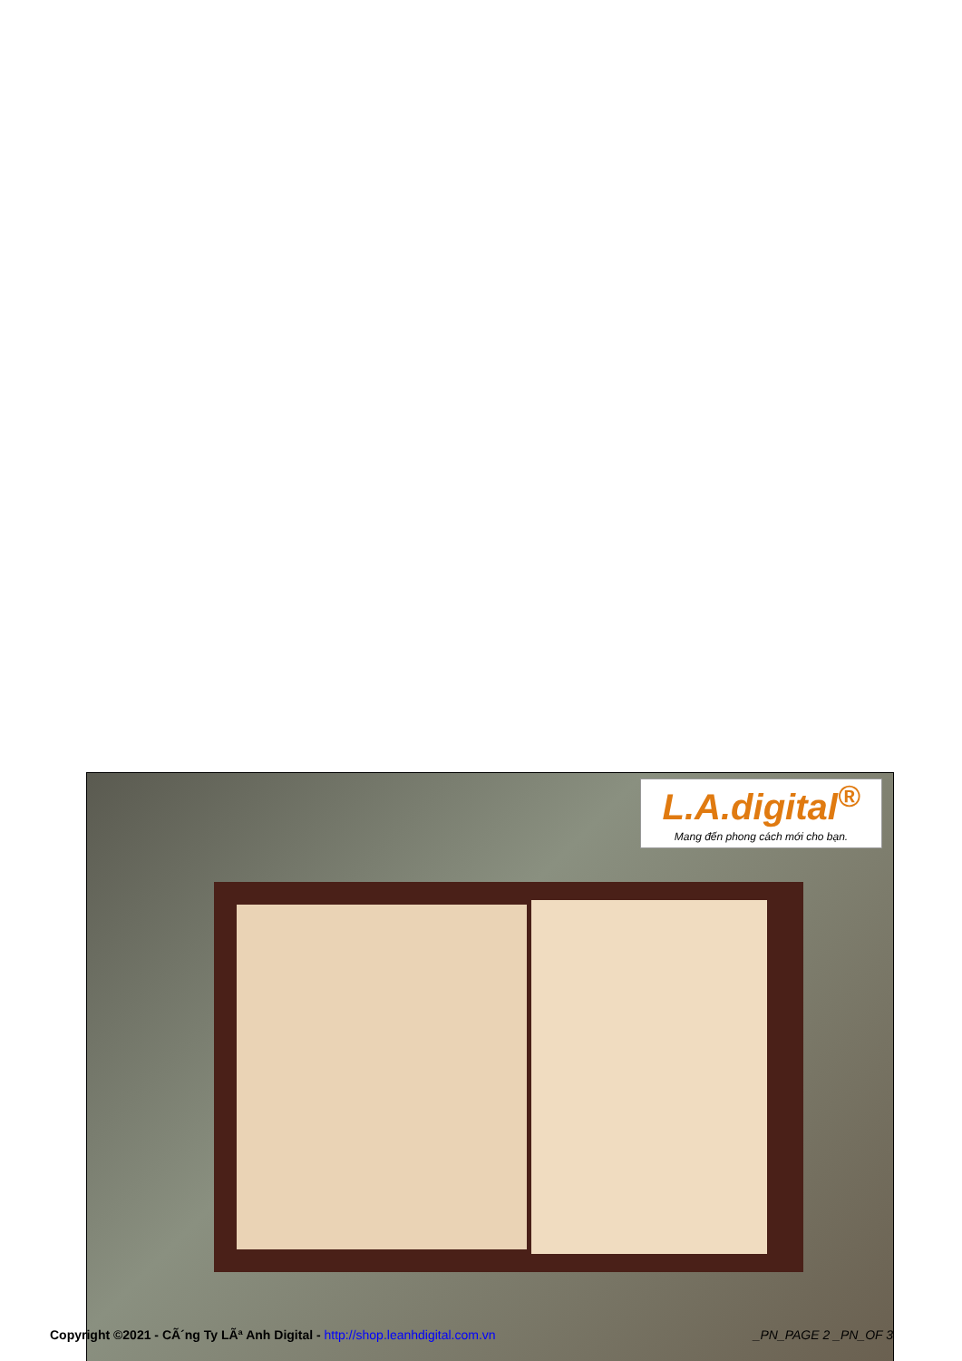L.A.digital<sup>®</sup>
Mang đến phong cách mới cho bạn.
Copyright ©2021 - CÃ´ng Ty LÃª Anh Digital - http://shop.leanhdigital.com.vn _PN_PAGE 2 _PN_OF 3